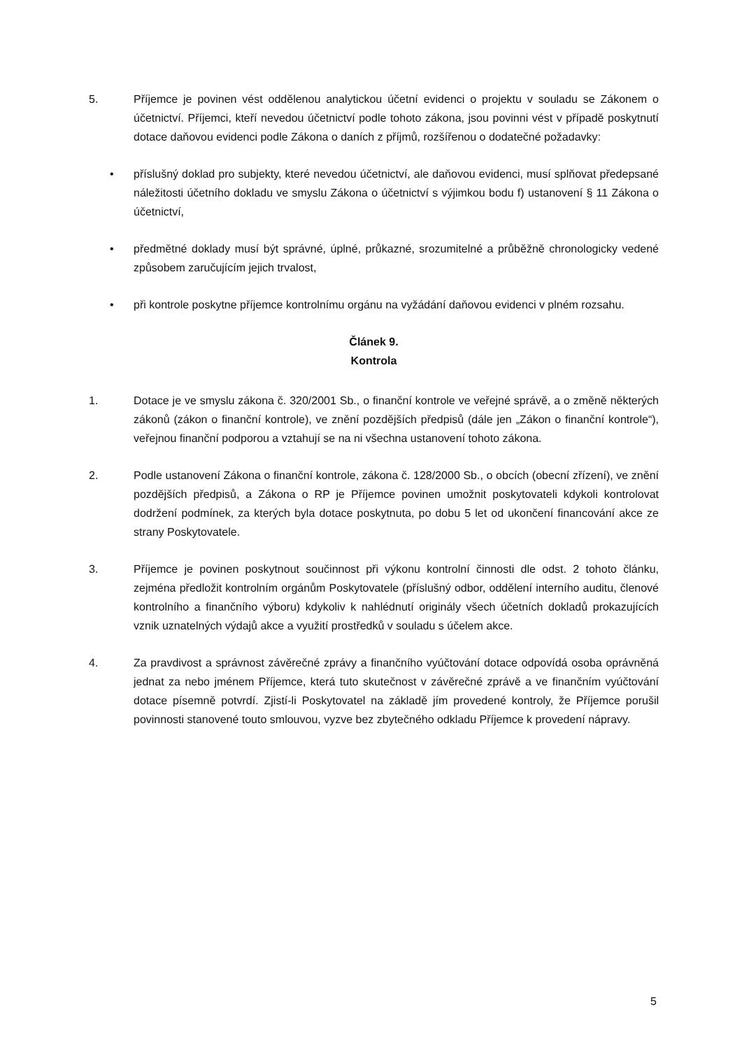5. Příjemce je povinen vést oddělenou analytickou účetní evidenci o projektu v souladu se Zákonem o účetnictví. Příjemci, kteří nevedou účetnictví podle tohoto zákona, jsou povinni vést v případě poskytnutí dotace daňovou evidenci podle Zákona o daních z příjmů, rozšířenou o dodatečné požadavky:
• příslušný doklad pro subjekty, které nevedou účetnictví, ale daňovou evidenci, musí splňovat předepsané náležitosti účetního dokladu ve smyslu Zákona o účetnictví s výjimkou bodu f) ustanovení § 11 Zákona o účetnictví,
• předmětné doklady musí být správné, úplné, průkazné, srozumitelné a průběžně chronologicky vedené způsobem zaručujícím jejich trvalost,
• při kontrole poskytne příjemce kontrolnímu orgánu na vyžádání daňovou evidenci v plném rozsahu.
Článek 9.
Kontrola
1. Dotace je ve smyslu zákona č. 320/2001 Sb., o finanční kontrole ve veřejné správě, a o změně některých zákonů (zákon o finanční kontrole), ve znění pozdějších předpisů (dále jen „Zákon o finanční kontrole“), veřejnou finanční podporou a vztahují se na ni všechna ustanovení tohoto zákona.
2. Podle ustanovení Zákona o finanční kontrole, zákona č. 128/2000 Sb., o obcích (obecní zřízení), ve znění pozdějších předpisů, a Zákona o RP je Příjemce povinen umožnit poskytovateli kdykoli kontrolovat dodržení podmínek, za kterých byla dotace poskytnuta, po dobu 5 let od ukončení financování akce ze strany Poskytovatele.
3. Příjemce je povinen poskytnout součinnost při výkonu kontrolní činnosti dle odst. 2 tohoto článku, zejména předložit kontrolním orgánům Poskytovatele (příslušný odbor, oddělení interního auditu, členové kontrolního a finančního výboru) kdykoliv k nahlédnutí originály všech účetních dokladů prokazujících vznik uznatelných výdajů akce a využití prostředků v souladu s účelem akce.
4. Za pravdivost a správnost závěrečné zprávy a finančního vyúčtování dotace odpovídá osoba oprávněná jednat za nebo jménem Příjemce, která tuto skutečnost v závěrečné zprávě a ve finančním vyúčtování dotace písemně potvrdí. Zjistí-li Poskytovatel na základě jím provedené kontroly, že Příjemce porušil povinnosti stanovené touto smlouvou, vyzve bez zbytečného odkladu Příjemce k provedení nápravy.
5